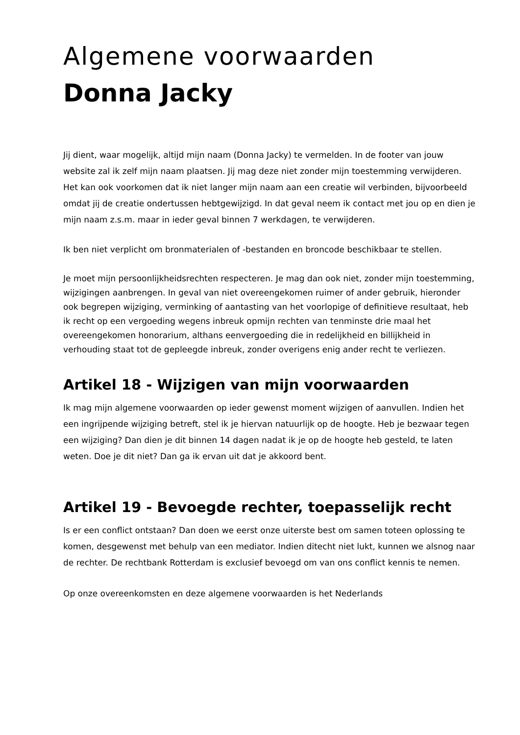Algemene voorwaarden
Donna Jacky
Jij dient, waar mogelijk, altijd mijn naam (Donna Jacky) te vermelden. In de footer van jouw website zal ik zelf mijn naam plaatsen. Jij mag deze niet zonder mijn toestemming verwijderen. Het kan ook voorkomen dat ik niet langer mijn naam aan een creatie wil verbinden, bijvoorbeeld omdat jij de creatie ondertussen hebtgewijzigd. In dat geval neem ik contact met jou op en dien je mijn naam z.s.m. maar in ieder geval binnen 7 werkdagen, te verwijderen.
Ik ben niet verplicht om bronmaterialen of -bestanden en broncode beschikbaar te stellen.
Je moet mijn persoonlijkheidsrechten respecteren. Je mag dan ook niet, zonder mijn toestemming, wijzigingen aanbrengen. In geval van niet overeengekomen ruimer of ander gebruik, hieronder ook begrepen wijziging, verminking of aantasting van het voorlopige of definitieve resultaat, heb ik recht op een vergoeding wegens inbreuk opmijn rechten van tenminste drie maal het overeengekomen honorarium, althans eenvergoeding die in redelijkheid en billijkheid in verhouding staat tot de gepleegde inbreuk, zonder overigens enig ander recht te verliezen.
Artikel 18 - Wijzigen van mijn voorwaarden
Ik mag mijn algemene voorwaarden op ieder gewenst moment wijzigen of aanvullen. Indien het een ingrijpende wijziging betreft, stel ik je hiervan natuurlijk op de hoogte. Heb je bezwaar tegen een wijziging? Dan dien je dit binnen 14 dagen nadat ik je op de hoogte heb gesteld, te laten weten. Doe je dit niet? Dan ga ik ervan uit dat je akkoord bent.
Artikel 19 - Bevoegde rechter, toepasselijk recht
Is er een conflict ontstaan? Dan doen we eerst onze uiterste best om samen toteen oplossing te komen, desgewenst met behulp van een mediator. Indien ditecht niet lukt, kunnen we alsnog naar de rechter. De rechtbank Rotterdam is exclusief bevoegd om van ons conflict kennis te nemen.
Op onze overeenkomsten en deze algemene voorwaarden is het Nederlands